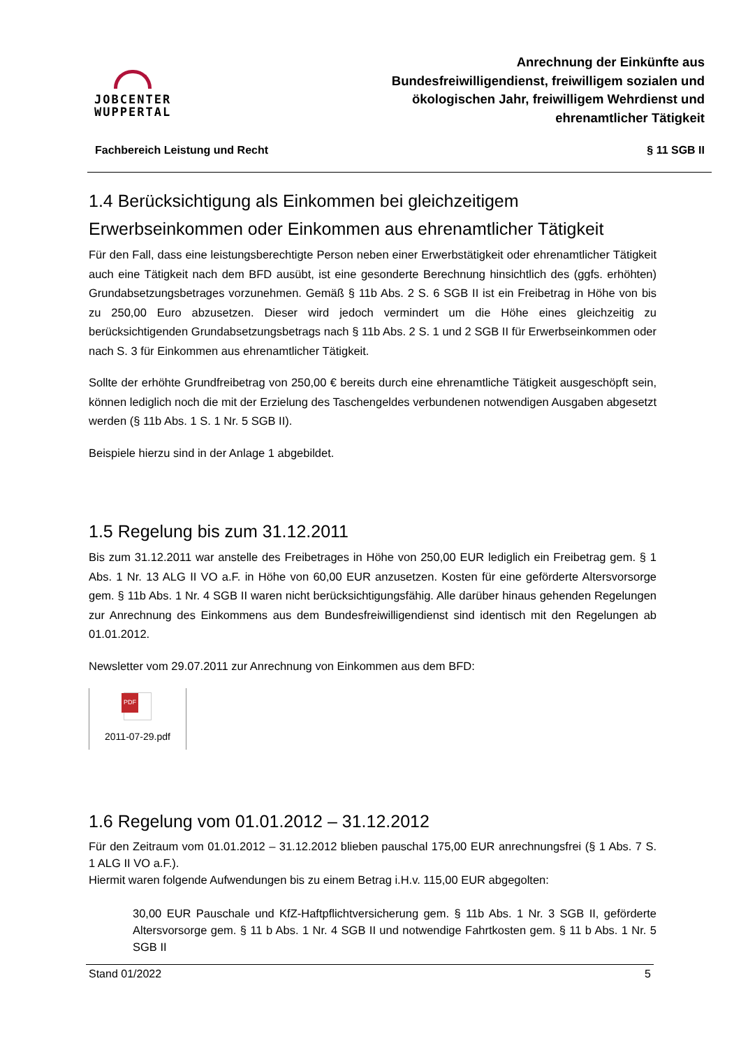JOBCENTER
WUPPERTAL
Anrechnung der Einkünfte aus
Bundesfreiwilligendienst, freiwilligem sozialen und
ökologischen Jahr, freiwilligem Wehrdienst und
ehrenamtlicher Tätigkeit
Fachbereich Leistung und Recht § 11 SGB II
1.4 Berücksichtigung als Einkommen bei gleichzeitigem Erwerbseinkommen oder Einkommen aus ehrenamtlicher Tätigkeit
Für den Fall, dass eine leistungsberechtigte Person neben einer Erwerbstätigkeit oder ehrenamtlicher Tätigkeit auch eine Tätigkeit nach dem BFD ausübt, ist eine gesonderte Berechnung hinsichtlich des (ggfs. erhöhten) Grundabsetzungsbetrages vorzunehmen. Gemäß § 11b Abs. 2 S. 6 SGB II ist ein Freibetrag in Höhe von bis zu 250,00 Euro abzusetzen. Dieser wird jedoch vermindert um die Höhe eines gleichzeitig zu berücksichtigenden Grundabsetzungsbetrags nach § 11b Abs. 2 S. 1 und 2 SGB II für Erwerbseinkommen oder nach S. 3 für Einkommen aus ehrenamtlicher Tätigkeit.
Sollte der erhöhte Grundfreibetrag von 250,00 € bereits durch eine ehrenamtliche Tätigkeit ausgeschöpft sein, können lediglich noch die mit der Erzielung des Taschengeldes verbundenen notwendigen Ausgaben abgesetzt werden (§ 11b Abs. 1 S. 1 Nr. 5 SGB II).
Beispiele hierzu sind in der Anlage 1 abgebildet.
1.5 Regelung bis zum 31.12.2011
Bis zum 31.12.2011 war anstelle des Freibetrages in Höhe von 250,00 EUR lediglich ein Freibetrag gem. § 1 Abs. 1 Nr. 13 ALG II VO a.F. in Höhe von 60,00 EUR anzusetzen. Kosten für eine geförderte Altersvorsorge gem. § 11b Abs. 1 Nr. 4 SGB II waren nicht berücksichtigungsfähig. Alle darüber hinaus gehenden Regelungen zur Anrechnung des Einkommens aus dem Bundesfreiwilligendienst sind identisch mit den Regelungen ab 01.01.2012.
Newsletter vom 29.07.2011 zur Anrechnung von Einkommen aus dem BFD:
PDF
2011-07-29.pdf
1.6 Regelung vom 01.01.2012 – 31.12.2012
Für den Zeitraum vom 01.01.2012 – 31.12.2012 blieben pauschal 175,00 EUR anrechnungsfrei (§ 1 Abs. 7 S. 1 ALG II VO a.F.).
Hiermit waren folgende Aufwendungen bis zu einem Betrag i.H.v. 115,00 EUR abgegolten:
30,00 EUR Pauschale und KfZ-Haftpflichtversicherung gem. § 11b Abs. 1 Nr. 3 SGB II, geförderte Altersvorsorge gem. § 11 b Abs. 1 Nr. 4 SGB II und notwendige Fahrtkosten gem. § 11 b Abs. 1 Nr. 5 SGB II
Stand 01/2022 5